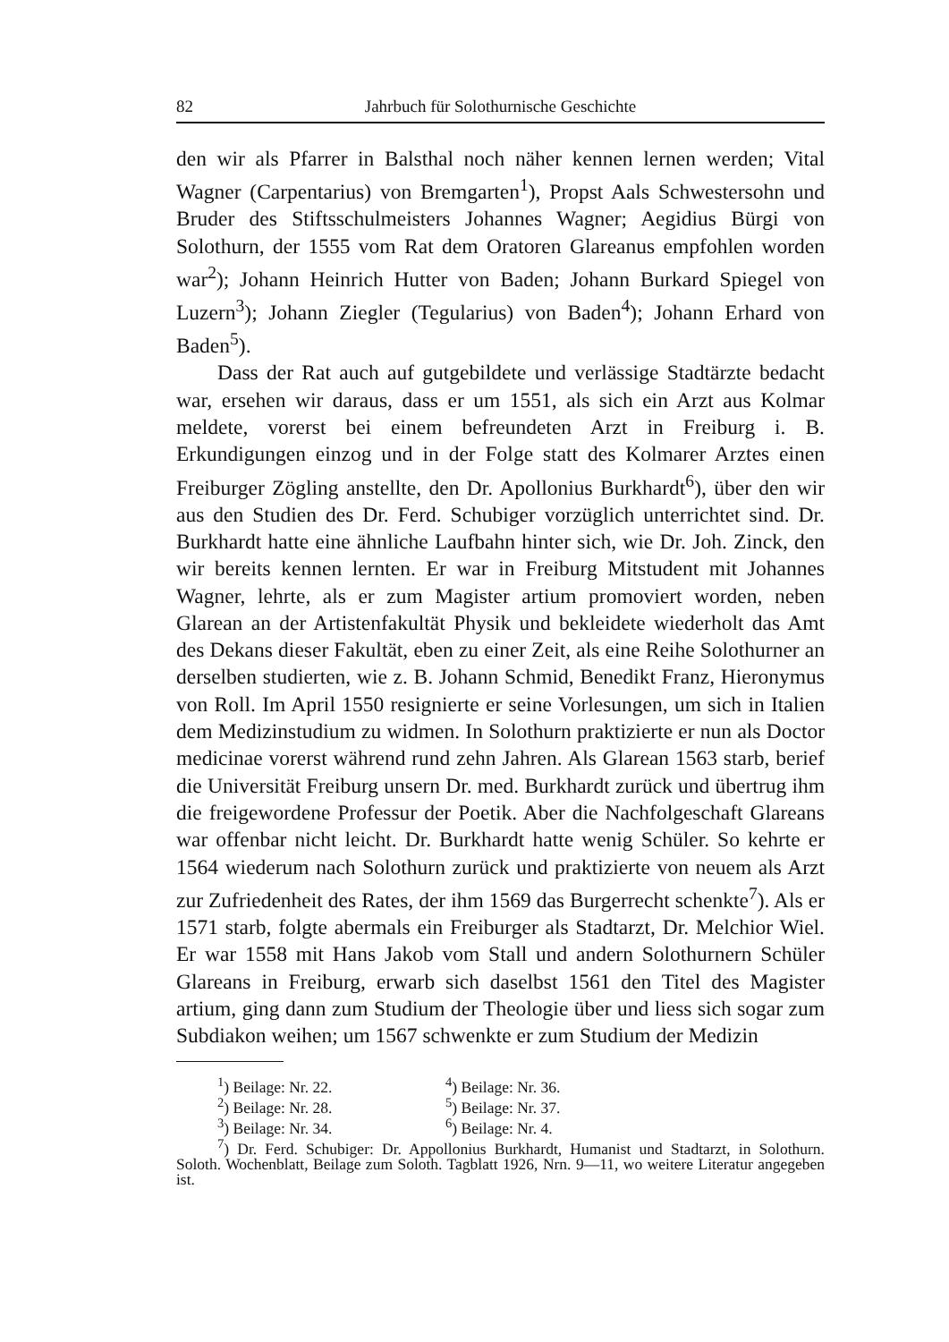82 Jahrbuch für Solothurnische Geschichte
den wir als Pfarrer in Balsthal noch näher kennen lernen werden; Vital Wagner (Carpentarius) von Bremgarten<sup>1</sup>), Propst Aals Schwestersohn und Bruder des Stiftsschulmeisters Johannes Wagner; Aegidius Bürgi von Solothurn, der 1555 vom Rat dem Oratoren Glareanus empfohlen worden war<sup>2</sup>); Johann Heinrich Hutter von Baden; Johann Burkard Spiegel von Luzern<sup>3</sup>); Johann Ziegler (Tegularius) von Baden<sup>4</sup>); Johann Erhard von Baden<sup>5</sup>).
Dass der Rat auch auf gutgebildete und verlässige Stadtärzte bedacht war, ersehen wir daraus, dass er um 1551, als sich ein Arzt aus Kolmar meldete, vorerst bei einem befreundeten Arzt in Freiburg i. B. Erkundigungen einzog und in der Folge statt des Kolmarer Arztes einen Freiburger Zögling anstellte, den Dr. Apollonius Burkhardt<sup>6</sup>), über den wir aus den Studien des Dr. Ferd. Schubiger vorzüglich unterrichtet sind. Dr. Burkhardt hatte eine ähnliche Laufbahn hinter sich, wie Dr. Joh. Zinck, den wir bereits kennen lernten. Er war in Freiburg Mitstudent mit Johannes Wagner, lehrte, als er zum Magister artium promoviert worden, neben Glarean an der Artistenfakultät Physik und bekleidete wiederholt das Amt des Dekans dieser Fakultät, eben zu einer Zeit, als eine Reihe Solothurner an derselben studierten, wie z. B. Johann Schmid, Benedikt Franz, Hieronymus von Roll. Im April 1550 resignierte er seine Vorlesungen, um sich in Italien dem Medizinstudium zu widmen. In Solothurn praktizierte er nun als Doctor medicinae vorerst während rund zehn Jahren. Als Glarean 1563 starb, berief die Universität Freiburg unsern Dr. med. Burkhardt zurück und übertrug ihm die freigewordene Professur der Poetik. Aber die Nachfolgeschaft Glareans war offenbar nicht leicht. Dr. Burkhardt hatte wenig Schüler. So kehrte er 1564 wiederum nach Solothurn zurück und praktizierte von neuem als Arzt zur Zufriedenheit des Rates, der ihm 1569 das Burgerrecht schenkte<sup>7</sup>). Als er 1571 starb, folgte abermals ein Freiburger als Stadtarzt, Dr. Melchior Wiel. Er war 1558 mit Hans Jakob vom Stall und andern Solothurnern Schüler Glareans in Freiburg, erwarb sich daselbst 1561 den Titel des Magister artium, ging dann zum Studium der Theologie über und liess sich sogar zum Subdiakon weihen; um 1567 schwenkte er zum Studium der Medizin
| <sup>1</sup>) Beilage: Nr. 22. | <sup>4</sup>) Beilage: Nr. 36. |
| <sup>2</sup>) Beilage: Nr. 28. | <sup>5</sup>) Beilage: Nr. 37. |
| <sup>3</sup>) Beilage: Nr. 34. | <sup>6</sup>) Beilage: Nr. 4. |
<sup>7</sup>) Dr. Ferd. Schubiger: Dr. Appollonius Burkhardt, Humanist und Stadtarzt, in Solothurn. Soloth. Wochenblatt, Beilage zum Soloth. Tagblatt 1926, Nrn. 9—11, wo weitere Literatur angegeben ist.